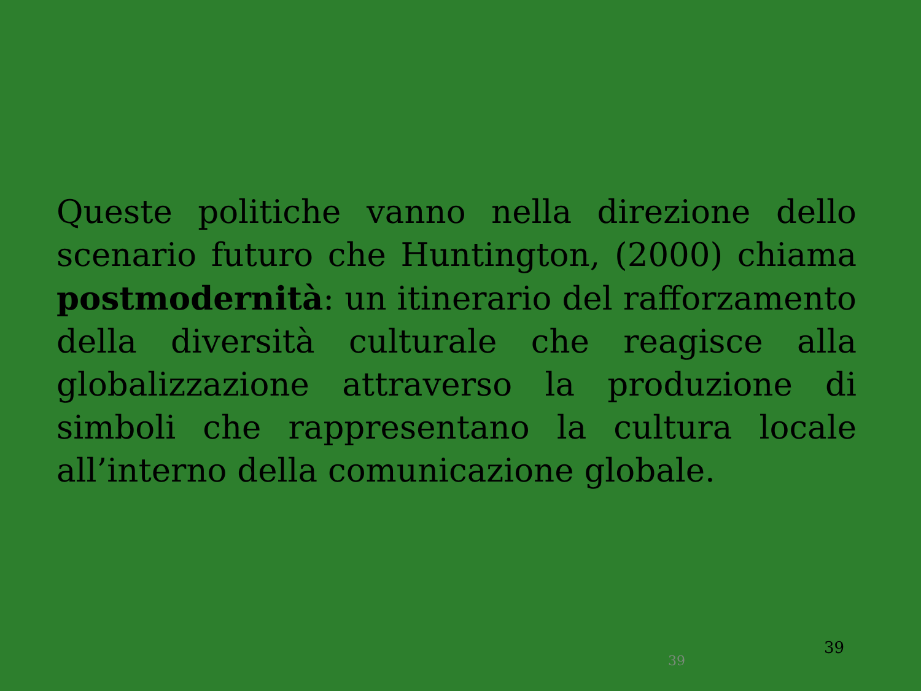Queste politiche vanno nella direzione dello scenario futuro che Huntington, (2000) chiama postmodernità: un itinerario del rafforzamento della diversità culturale che reagisce alla globalizzazione attraverso la produzione di simboli che rappresentano la cultura locale all’interno della comunicazione globale.
39
39